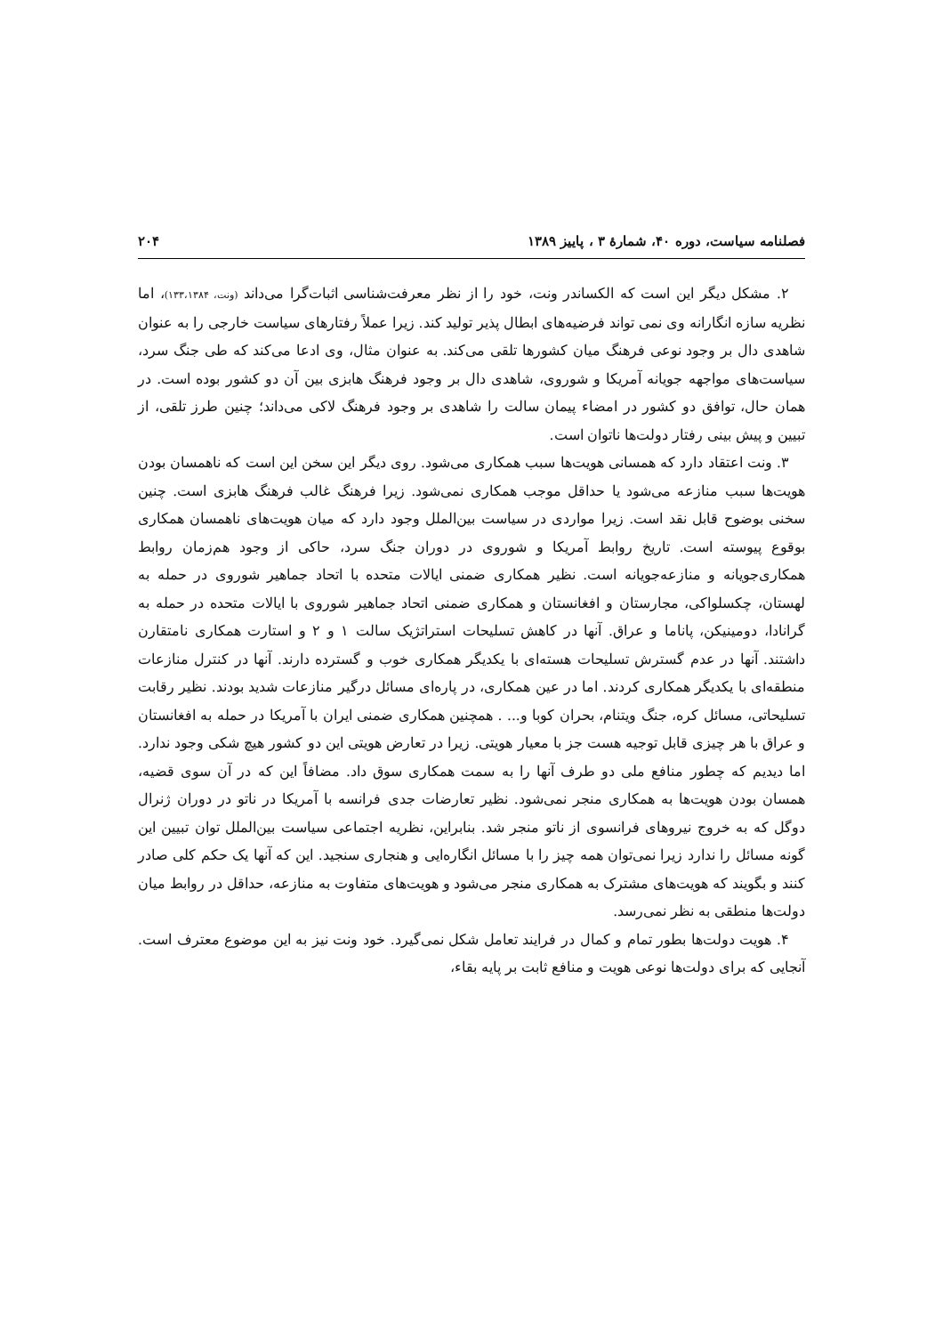فصلنامه سیاست، دوره ۴۰، شمارهٔ ۳ ، پاییز ۱۳۸۹ ۲۰۴
۲. مشکل دیگر این است که الکساندر ونت، خود را از نظر معرفت‌شناسی اثبات‌گرا می‌داند (ونت، ۱۳۳،۱۳۸۴)، اما نظریه سازه انگارانه وی نمی تواند فرضیه‌های ابطال پذیر تولید کند. زیرا عملاً رفتارهای سیاست خارجی را به عنوان شاهدی دال بر وجود نوعی فرهنگ میان کشورها تلقی می‌کند. به عنوان مثال، وی ادعا می‌کند که طی جنگ سرد، سیاست‌های مواجهه جویانه آمریکا و شوروی، شاهدی دال بر وجود فرهنگ هابزی بین آن دو کشور بوده است. در همان حال، توافق دو کشور در امضاء پیمان سالت را شاهدی بر وجود فرهنگ لاکی می‌داند؛ چنین طرز تلقی، از تبیین و پیش بینی رفتار دولت‌ها ناتوان است.
۳. ونت اعتقاد دارد که همسانی هویت‌ها سبب همکاری می‌شود. روی دیگر این سخن این است که ناهمسان بودن هویت‌ها سبب منازعه می‌شود یا حداقل موجب همکاری نمی‌شود. زیرا فرهنگ غالب فرهنگ هابزی است. چنین سخنی بوضوح قابل نقد است. زیرا مواردی در سیاست بین‌الملل وجود دارد که میان هویت‌های ناهمسان همکاری بوقوع پیوسته است. تاریخ روابط آمریکا و شوروی در دوران جنگ سرد، حاکی از وجود هم‌زمان روابط همکاری‌جویانه و منازعه‌جویانه است. نظیر همکاری ضمنی ایالات متحده با اتحاد جماهیر شوروی در حمله به لهستان، چکسلواکی، مجارستان و افغانستان و همکاری ضمنی اتحاد جماهیر شوروی با ایالات متحده در حمله به گرانادا، دومینیکن، پاناما و عراق. آنها در کاهش تسلیحات استراتژیک سالت ۱ و ۲ و استارت همکاری نامتقارن داشتند. آنها در عدم گسترش تسلیحات هسته‌ای با یکدیگر همکاری خوب و گسترده دارند. آنها در کنترل منازعات منطقه‌ای با یکدیگر همکاری کردند. اما در عین همکاری، در پاره‌ای مسائل درگیر منازعات شدید بودند. نظیر رقابت تسلیحاتی، مسائل کره، جنگ ویتنام، بحران کوبا و... . همچنین همکاری ضمنی ایران با آمریکا در حمله به افغانستان و عراق با هر چیزی قابل توجیه هست جز با معیار هویتی. زیرا در تعارض هویتی این دو کشور هیچ شکی وجود ندارد. اما دیدیم که چطور منافع ملی دو طرف آنها را به سمت همکاری سوق داد. مضافاً این که در آن سوی قضیه، همسان بودن هویت‌ها به همکاری منجر نمی‌شود. نظیر تعارضات جدی فرانسه با آمریکا در ناتو در دوران ژنرال دوگل که به خروج نیروهای فرانسوی از ناتو منجر شد. بنابراین، نظریه اجتماعی سیاست بین‌الملل توان تبیین این گونه مسائل را ندارد زیرا نمی‌توان همه چیز را با مسائل انگاره‌ایی و هنجاری سنجید. این که آنها یک حکم کلی صادر کنند و بگویند که هویت‌های مشترک به همکاری منجر می‌شود و هویت‌های متفاوت به منازعه، حداقل در روابط میان دولت‌ها منطقی به نظر نمی‌رسد.
۴. هویت دولت‌ها بطور تمام و کمال در فرایند تعامل شکل نمی‌گیرد. خود ونت نیز به این موضوع معترف است. آنجایی که برای دولت‌ها نوعی هویت و منافع ثابت بر پایه بقاء،